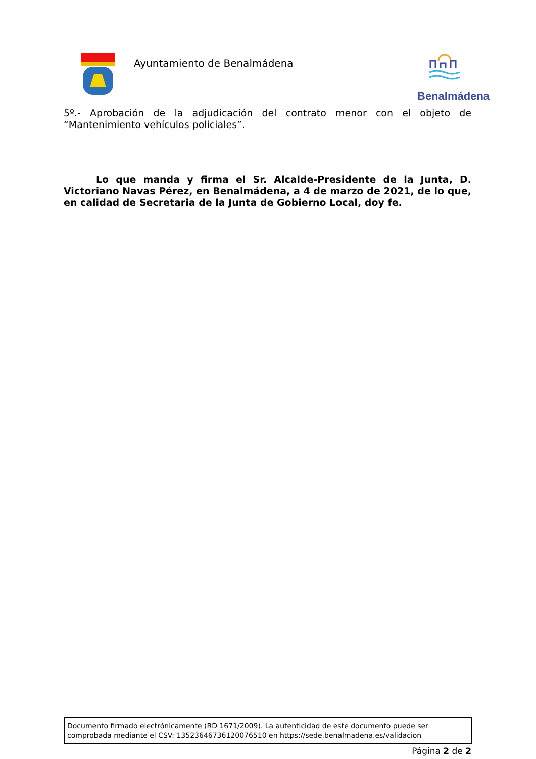Ayuntamiento de Benalmádena
Benalmádena
5º.- Aprobación de la adjudicación del contrato menor con el objeto de “Mantenimiento vehículos policiales”.
Lo que manda y firma el Sr. Alcalde-Presidente de la Junta, D. Victoriano Navas Pérez, en Benalmádena, a 4 de marzo de 2021, de lo que, en calidad de Secretaria de la Junta de Gobierno Local, doy fe.
Documento firmado electrónicamente (RD 1671/2009). La autenticidad de este documento puede ser comprobada mediante el CSV: 13523646736120076510 en https://sede.benalmadena.es/validacion
Página 2 de 2